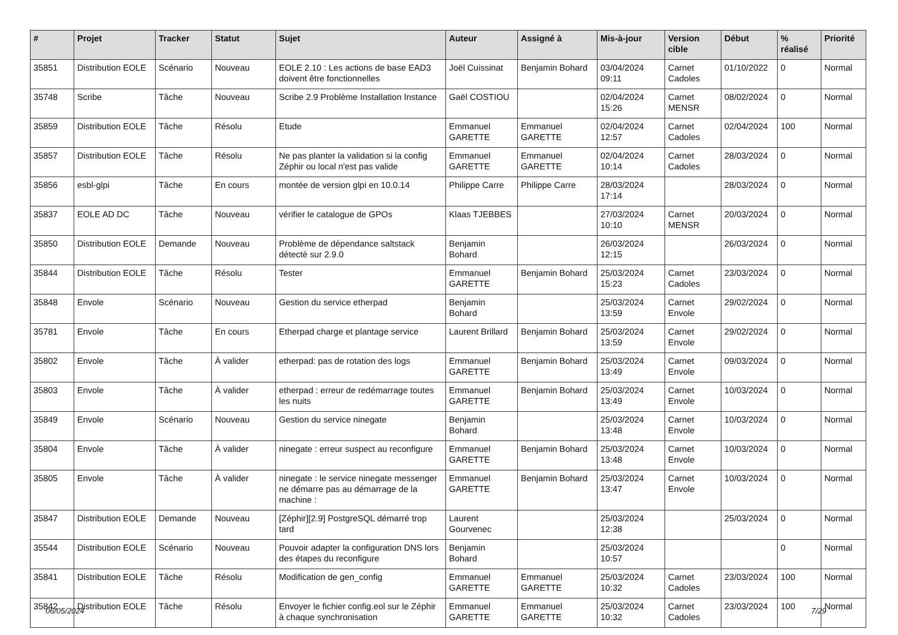| # | Projet | Tracker | Statut | Sujet | Auteur | Assigné à | Mis-à-jour | Version cible | Début | % réalisé | Priorité |
| --- | --- | --- | --- | --- | --- | --- | --- | --- | --- | --- | --- |
| 35851 | Distribution EOLE | Scénario | Nouveau | EOLE 2.10 : Les actions de base EAD3 doivent être fonctionnelles | Joël Cuissinat | Benjamin Bohard | 03/04/2024 09:11 | Carnet Cadoles | 01/10/2022 | 0 | Normal |
| 35748 | Scribe | Tâche | Nouveau | Scribe 2.9 Problème Installation Instance | Gaël COSTIOU | | 02/04/2024 15:26 | Carnet MENSR | 08/02/2024 | 0 | Normal |
| 35859 | Distribution EOLE | Tâche | Résolu | Etude | Emmanuel GARETTE | Emmanuel GARETTE | 02/04/2024 12:57 | Carnet Cadoles | 02/04/2024 | 100 | Normal |
| 35857 | Distribution EOLE | Tâche | Résolu | Ne pas planter la validation si la config Zéphir ou local n'est pas valide | Emmanuel GARETTE | Emmanuel GARETTE | 02/04/2024 10:14 | Carnet Cadoles | 28/03/2024 | 0 | Normal |
| 35856 | esbl-glpi | Tâche | En cours | montée de version glpi en 10.0.14 | Philippe Carre | Philippe Carre | 28/03/2024 17:14 | | 28/03/2024 | 0 | Normal |
| 35837 | EOLE AD DC | Tâche | Nouveau | vérifier le catalogue de GPOs | Klaas TJEBBES | | 27/03/2024 10:10 | Carnet MENSR | 20/03/2024 | 0 | Normal |
| 35850 | Distribution EOLE | Demande | Nouveau | Problème de dépendance saltstack détecté sur 2.9.0 | Benjamin Bohard | | 26/03/2024 12:15 | | 26/03/2024 | 0 | Normal |
| 35844 | Distribution EOLE | Tâche | Résolu | Tester | Emmanuel GARETTE | Benjamin Bohard | 25/03/2024 15:23 | Carnet Cadoles | 23/03/2024 | 0 | Normal |
| 35848 | Envole | Scénario | Nouveau | Gestion du service etherpad | Benjamin Bohard | | 25/03/2024 13:59 | Carnet Envole | 29/02/2024 | 0 | Normal |
| 35781 | Envole | Tâche | En cours | Etherpad charge et plantage service | Laurent Brillard | Benjamin Bohard | 25/03/2024 13:59 | Carnet Envole | 29/02/2024 | 0 | Normal |
| 35802 | Envole | Tâche | À valider | etherpad: pas de rotation des logs | Emmanuel GARETTE | Benjamin Bohard | 25/03/2024 13:49 | Carnet Envole | 09/03/2024 | 0 | Normal |
| 35803 | Envole | Tâche | À valider | etherpad : erreur de redémarrage toutes les nuits | Emmanuel GARETTE | Benjamin Bohard | 25/03/2024 13:49 | Carnet Envole | 10/03/2024 | 0 | Normal |
| 35849 | Envole | Scénario | Nouveau | Gestion du service ninegate | Benjamin Bohard | | 25/03/2024 13:48 | Carnet Envole | 10/03/2024 | 0 | Normal |
| 35804 | Envole | Tâche | À valider | ninegate : erreur suspect au reconfigure | Emmanuel GARETTE | Benjamin Bohard | 25/03/2024 13:48 | Carnet Envole | 10/03/2024 | 0 | Normal |
| 35805 | Envole | Tâche | À valider | ninegate : le service ninegate messenger ne démarre pas au démarrage de la machine : | Emmanuel GARETTE | Benjamin Bohard | 25/03/2024 13:47 | Carnet Envole | 10/03/2024 | 0 | Normal |
| 35847 | Distribution EOLE | Demande | Nouveau | [Zéphir][2.9] PostgreSQL démarré trop tard | Laurent Gourvenec | | 25/03/2024 12:38 | | 25/03/2024 | 0 | Normal |
| 35544 | Distribution EOLE | Scénario | Nouveau | Pouvoir adapter la configuration DNS lors des étapes du reconfigure | Benjamin Bohard | | 25/03/2024 10:57 | | | 0 | Normal |
| 35841 | Distribution EOLE | Tâche | Résolu | Modification de gen_config | Emmanuel GARETTE | Emmanuel GARETTE | 25/03/2024 10:32 | Carnet Cadoles | 23/03/2024 | 100 | Normal |
| 35842 | Distribution EOLE | Tâche | Résolu | Envoyer le fichier config.eol sur le Zéphir à chaque synchronisation | Emmanuel GARETTE | Emmanuel GARETTE | 25/03/2024 10:32 | Carnet Cadoles | 23/03/2024 | 100 | Normal |
06/05/2024 7/29